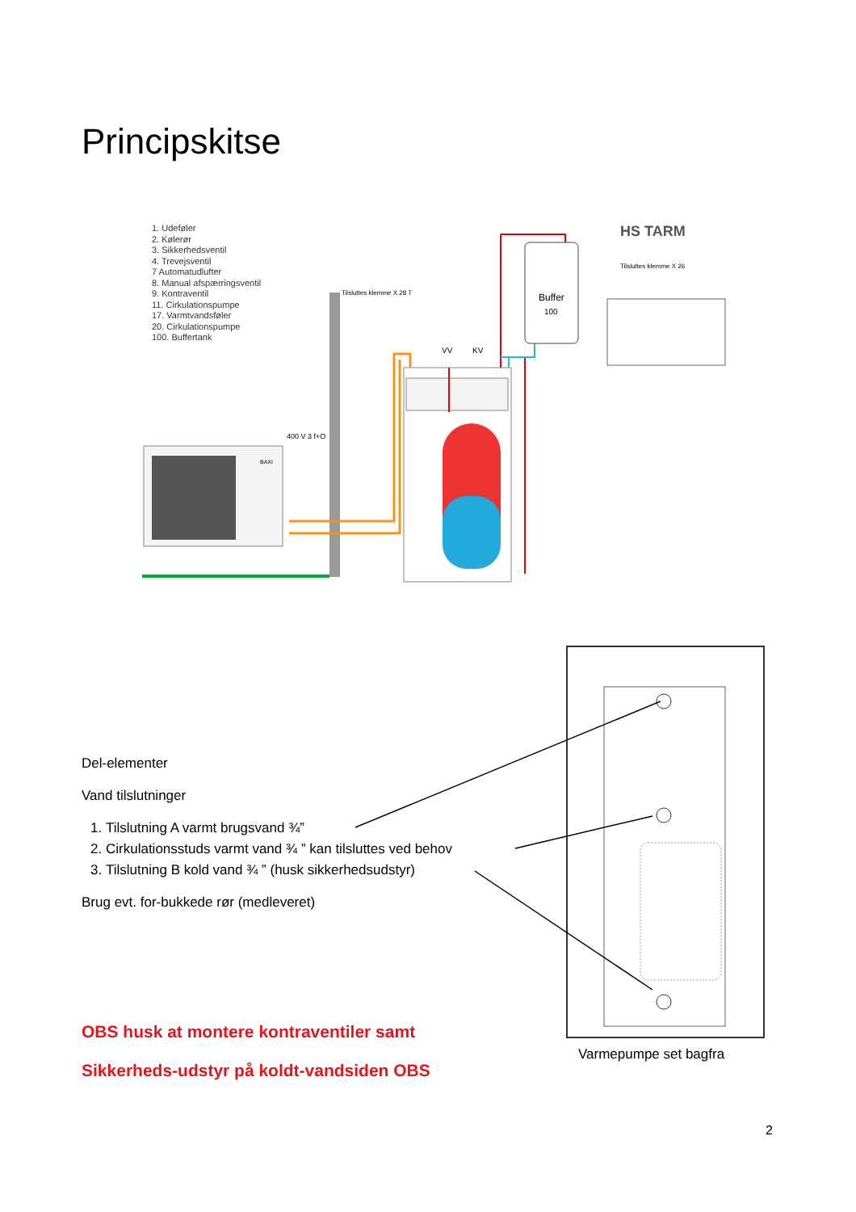Principskitse
1. Udeføler
2. Kølerør
3. Sikkerhedsventil
4. Trevejsventil
7 Automatudlufter
8. Manual afspærringsventil
9. Kontraventil
11. Cirkulationspumpe
17. Varmtvandsføler
20. Cirkulationspumpe
100. Buffertank
BAXI
400 V 3 f+O
Buffer
100
HS TARM
Tilsluttes klemme X 26
Tilsluttes klemme X 28 T
VV
KV
Del-elementer
Vand tilslutninger
1. Tilslutning A varmt brugsvand ¾”
2. Cirkulationsstuds varmt vand ¾ ” kan tilsluttes ved behov
3. Tilslutning B kold vand ¾ ” (husk sikkerhedsudstyr)
Brug evt. for-bukkede rør (medleveret)
OBS husk at montere kontraventiler samt
Sikkerheds-udstyr på koldt-vandsiden OBS
Varmepumpe set bagfra
2